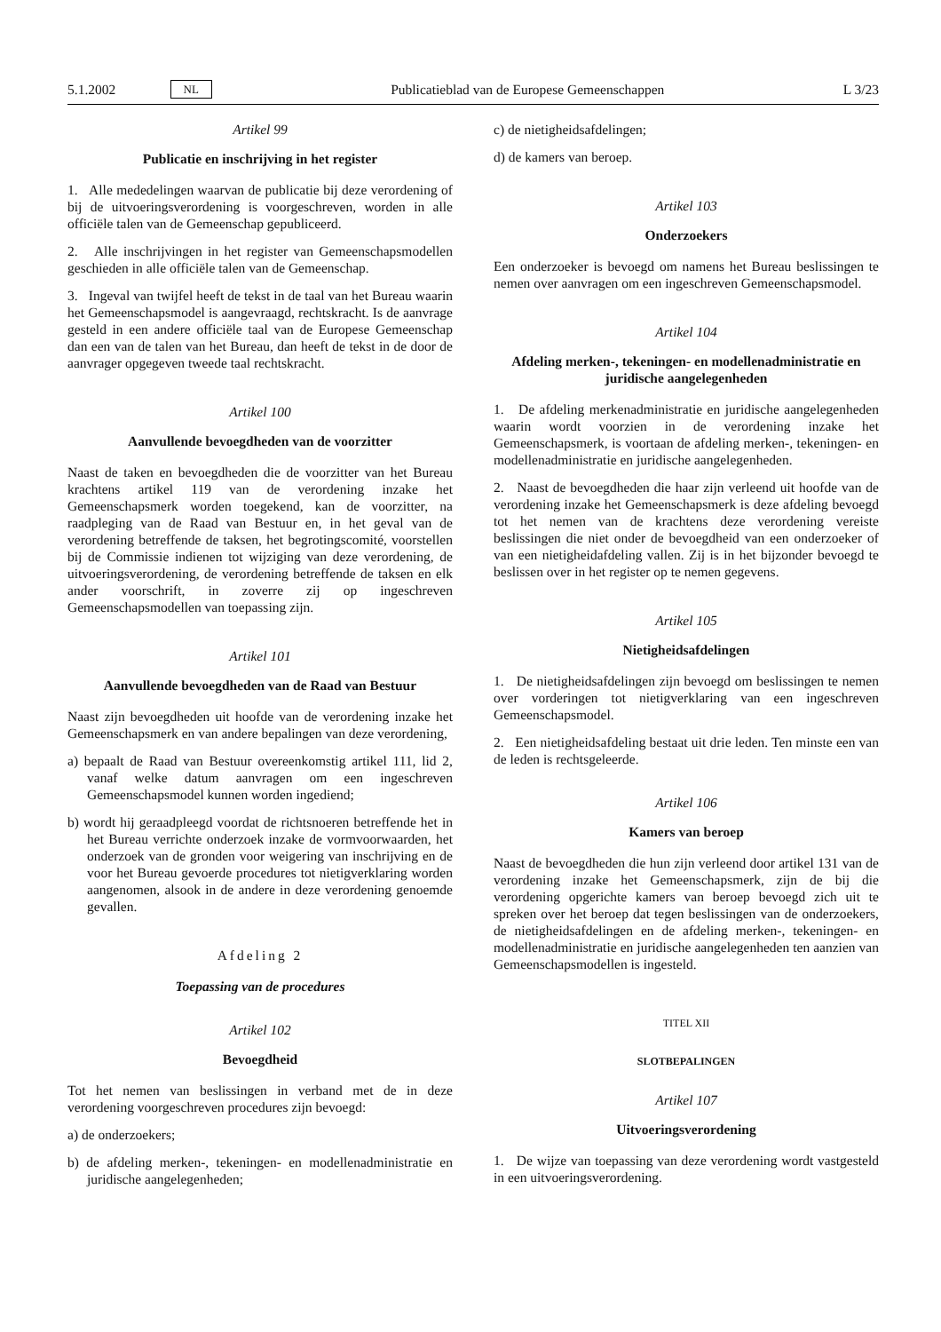5.1.2002 NL Publicatieblad van de Europese Gemeenschappen L 3/23
Artikel 99
Publicatie en inschrijving in het register
1. Alle mededelingen waarvan de publicatie bij deze verordening of bij de uitvoeringsverordening is voorgeschreven, worden in alle officiële talen van de Gemeenschap gepubliceerd.
2. Alle inschrijvingen in het register van Gemeenschapsmodellen geschieden in alle officiële talen van de Gemeenschap.
3. Ingeval van twijfel heeft de tekst in de taal van het Bureau waarin het Gemeenschapsmodel is aangevraagd, rechtskracht. Is de aanvrage gesteld in een andere officiële taal van de Europese Gemeenschap dan een van de talen van het Bureau, dan heeft de tekst in de door de aanvrager opgegeven tweede taal rechtskracht.
Artikel 100
Aanvullende bevoegdheden van de voorzitter
Naast de taken en bevoegdheden die de voorzitter van het Bureau krachtens artikel 119 van de verordening inzake het Gemeenschapsmerk worden toegekend, kan de voorzitter, na raadpleging van de Raad van Bestuur en, in het geval van de verordening betreffende de taksen, het begrotingscomité, voorstellen bij de Commissie indienen tot wijziging van deze verordening, de uitvoeringsverordening, de verordening betreffende de taksen en elk ander voorschrift, in zoverre zij op ingeschreven Gemeenschapsmodellen van toepassing zijn.
Artikel 101
Aanvullende bevoegdheden van de Raad van Bestuur
Naast zijn bevoegdheden uit hoofde van de verordening inzake het Gemeenschapsmerk en van andere bepalingen van deze verordening,
a) bepaalt de Raad van Bestuur overeenkomstig artikel 111, lid 2, vanaf welke datum aanvragen om een ingeschreven Gemeenschapsmodel kunnen worden ingediend;
b) wordt hij geraadpleegd voordat de richtsnoeren betreffende het in het Bureau verrichte onderzoek inzake de vormvoorwaarden, het onderzoek van de gronden voor weigering van inschrijving en de voor het Bureau gevoerde procedures tot nietigverklaring worden aangenomen, alsook in de andere in deze verordening genoemde gevallen.
Afdeling 2
Toepassing van de procedures
Artikel 102
Bevoegdheid
Tot het nemen van beslissingen in verband met de in deze verordening voorgeschreven procedures zijn bevoegd:
a) de onderzoekers;
b) de afdeling merken-, tekeningen- en modellenadministratie en juridische aangelegenheden;
c) de nietigheidsafdelingen;
d) de kamers van beroep.
Artikel 103
Onderzoekers
Een onderzoeker is bevoegd om namens het Bureau beslissingen te nemen over aanvragen om een ingeschreven Gemeenschapsmodel.
Artikel 104
Afdeling merken-, tekeningen- en modellenadministratie en juridische aangelegenheden
1. De afdeling merkenadministratie en juridische aangelegenheden waarin wordt voorzien in de verordening inzake het Gemeenschapsmerk, is voortaan de afdeling merken-, tekeningen- en modellenadministratie en juridische aangelegenheden.
2. Naast de bevoegdheden die haar zijn verleend uit hoofde van de verordening inzake het Gemeenschapsmerk is deze afdeling bevoegd tot het nemen van de krachtens deze verordening vereiste beslissingen die niet onder de bevoegdheid van een onderzoeker of van een nietigheidafdeling vallen. Zij is in het bijzonder bevoegd te beslissen over in het register op te nemen gegevens.
Artikel 105
Nietigheidsafdelingen
1. De nietigheidsafdelingen zijn bevoegd om beslissingen te nemen over vorderingen tot nietigverklaring van een ingeschreven Gemeenschapsmodel.
2. Een nietigheidsafdeling bestaat uit drie leden. Ten minste een van de leden is rechtsgeleerde.
Artikel 106
Kamers van beroep
Naast de bevoegdheden die hun zijn verleend door artikel 131 van de verordening inzake het Gemeenschapsmerk, zijn de bij die verordening opgerichte kamers van beroep bevoegd zich uit te spreken over het beroep dat tegen beslissingen van de onderzoekers, de nietigheidsafdelingen en de afdeling merken-, tekeningen- en modellenadministratie en juridische aangelegenheden ten aanzien van Gemeenschapsmodellen is ingesteld.
TITEL XII
SLOTBEPALINGEN
Artikel 107
Uitvoeringsverordening
1. De wijze van toepassing van deze verordening wordt vastgesteld in een uitvoeringsverordening.